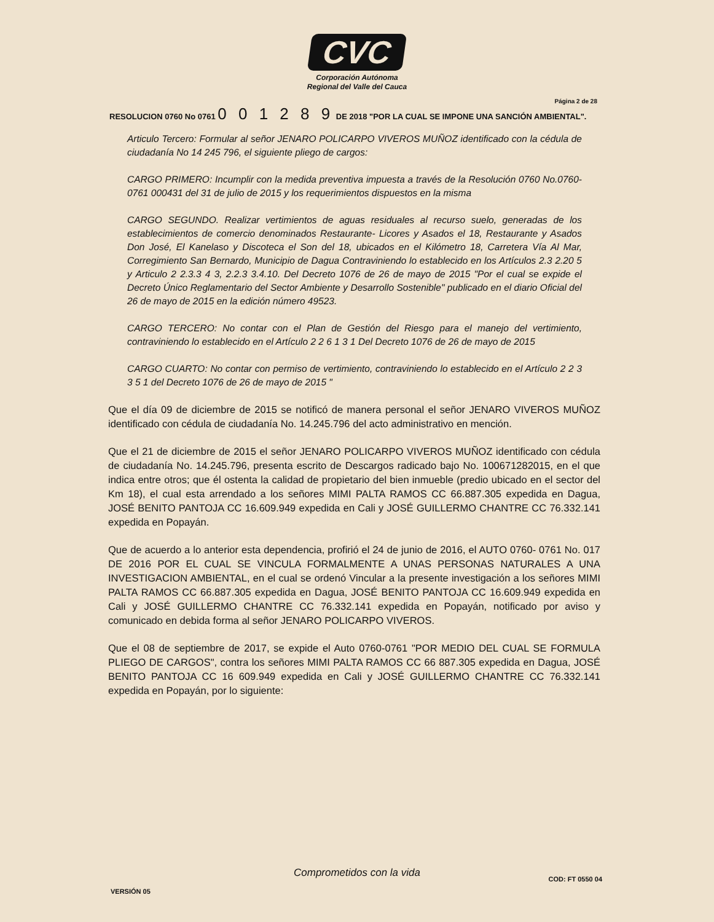CVC
Corporación Autónoma
Regional del Valle del Cauca
Página 2 de 28
RESOLUCION 0760 No 0761 0 0 1 2 8 9 DE 2018 "POR LA CUAL SE IMPONE UNA SANCIÓN AMBIENTAL".
Articulo Tercero: Formular al señor JENARO POLICARPO VIVEROS MUÑOZ identificado con la cédula de ciudadanía No 14 245 796, el siguiente pliego de cargos:
CARGO PRIMERO: Incumplir con la medida preventiva impuesta a través de la Resolución 0760 No.0760- 0761 000431 del 31 de julio de 2015 y los requerimientos dispuestos en la misma
CARGO SEGUNDO. Realizar vertimientos de aguas residuales al recurso suelo, generadas de los establecimientos de comercio denominados Restaurante- Licores y Asados el 18, Restaurante y Asados Don José, El Kanelaso y Discoteca el Son del 18, ubicados en el Kilómetro 18, Carretera Vía Al Mar, Corregimiento San Bernardo, Municipio de Dagua Contraviniendo lo establecido en los Artículos 2.3 2.20 5 y Articulo 2 2.3.3 4 3, 2.2.3 3.4.10. Del Decreto 1076 de 26 de mayo de 2015 "Por el cual se expide el Decreto Único Reglamentario del Sector Ambiente y Desarrollo Sostenible" publicado en el diario Oficial del 26 de mayo de 2015 en la edición número 49523.
CARGO TERCERO: No contar con el Plan de Gestión del Riesgo para el manejo del vertimiento, contraviniendo lo establecido en el Artículo 2 2 6 1 3 1 Del Decreto 1076 de 26 de mayo de 2015
CARGO CUARTO: No contar con permiso de vertimiento, contraviniendo lo establecido en el Artículo 2 2 3 3 5 1 del Decreto 1076 de 26 de mayo de 2015 "
Que el día 09 de diciembre de 2015 se notificó de manera personal el señor JENARO VIVEROS MUÑOZ identificado con cédula de ciudadanía No. 14.245.796 del acto administrativo en mención.
Que el 21 de diciembre de 2015 el señor JENARO POLICARPO VIVEROS MUÑOZ identificado con cédula de ciudadanía No. 14.245.796, presenta escrito de Descargos radicado bajo No. 100671282015, en el que indica entre otros; que él ostenta la calidad de propietario del bien inmueble (predio ubicado en el sector del Km 18), el cual esta arrendado a los señores MIMI PALTA RAMOS CC 66.887.305 expedida en Dagua, JOSÉ BENITO PANTOJA CC 16.609.949 expedida en Cali y JOSÉ GUILLERMO CHANTRE CC 76.332.141 expedida en Popayán.
Que de acuerdo a lo anterior esta dependencia, profirió el 24 de junio de 2016, el AUTO 0760- 0761 No. 017 DE 2016 POR EL CUAL SE VINCULA FORMALMENTE A UNAS PERSONAS NATURALES A UNA INVESTIGACION AMBIENTAL, en el cual se ordenó Vincular a la presente investigación a los señores MIMI PALTA RAMOS CC 66.887.305 expedida en Dagua, JOSÉ BENITO PANTOJA CC 16.609.949 expedida en Cali y JOSÉ GUILLERMO CHANTRE CC 76.332.141 expedida en Popayán, notificado por aviso y comunicado en debida forma al señor JENARO POLICARPO VIVEROS.
Que el 08 de septiembre de 2017, se expide el Auto 0760-0761 "POR MEDIO DEL CUAL SE FORMULA PLIEGO DE CARGOS", contra los señores MIMI PALTA RAMOS CC 66 887.305 expedida en Dagua, JOSÉ BENITO PANTOJA CC 16 609.949 expedida en Cali y JOSÉ GUILLERMO CHANTRE CC 76.332.141 expedida en Popayán, por lo siguiente:
Comprometidos con la vida
COD: FT 0550 04
VERSIÓN 05